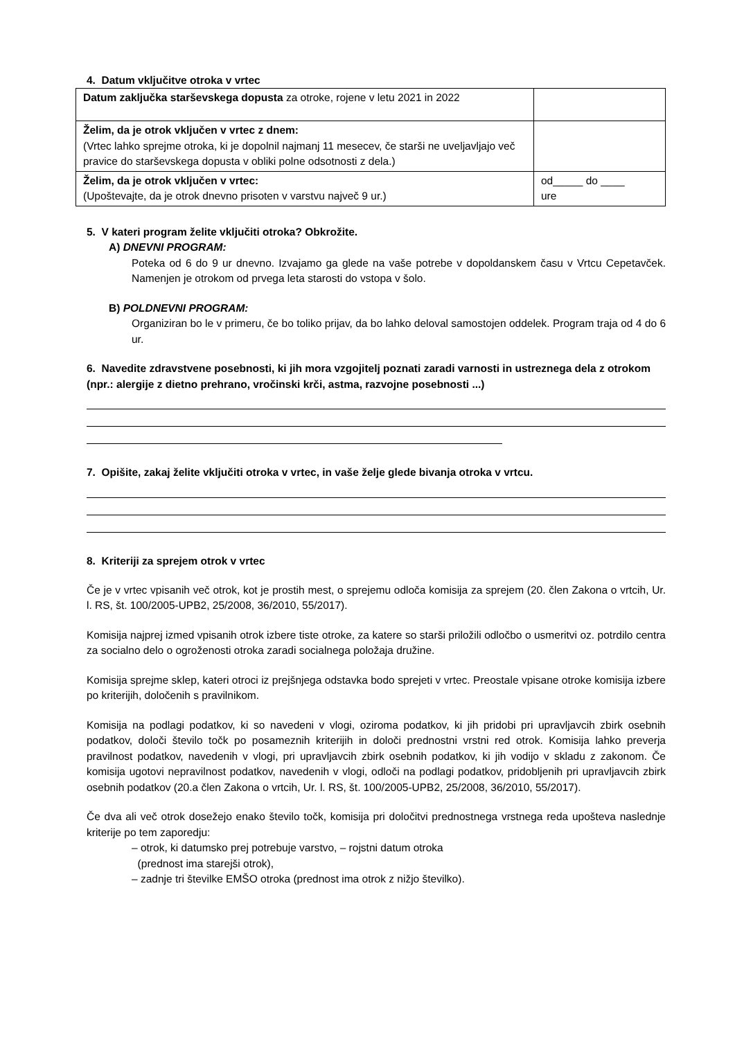4. Datum vključitve otroka v vrtec
| Datum zaključka starševskega dopusta za otroke, rojene v letu 2021 in 2022 | |
| Želim, da je otrok vključen v vrtec z dnem: (Vrtec lahko sprejme otroka, ki je dopolnil najmanj 11 mesecev, če starši ne uveljavljajo več pravice do starševskega dopusta v obliki polne odsotnosti z dela.) | |
| Želim, da je otrok vključen v vrtec: (Upoštevajte, da je otrok dnevno prisoten v varstvu največ 9 ur.) | od_____ do ____ ure |
5. V kateri program želite vključiti otroka? Obkrožite.
A) DNEVNI PROGRAM:
Poteka od 6 do 9 ur dnevno. Izvajamo ga glede na vaše potrebe v dopoldanskem času v Vrtcu Cepetavček. Namenjen je otrokom od prvega leta starosti do vstopa v šolo.
B) POLDNEVNI PROGRAM:
Organiziran bo le v primeru, če bo toliko prijav, da bo lahko deloval samostojen oddelek. Program traja od 4 do 6 ur.
6. Navedite zdravstvene posebnosti, ki jih mora vzgojitelj poznati zaradi varnosti in ustreznega dela z otrokom (npr.: alergije z dietno prehrano, vročinski krči, astma, razvojne posebnosti ...)
7. Opišite, zakaj želite vključiti otroka v vrtec, in vaše želje glede bivanja otroka v vrtcu.
8. Kriteriji za sprejem otrok v vrtec
Če je v vrtec vpisanih več otrok, kot je prostih mest, o sprejemu odloča komisija za sprejem (20. člen Zakona o vrtcih, Ur. l. RS, št. 100/2005-UPB2, 25/2008, 36/2010, 55/2017).
Komisija najprej izmed vpisanih otrok izbere tiste otroke, za katere so starši priložili odločbo o usmeritvi oz. potrdilo centra za socialno delo o ogroženosti otroka zaradi socialnega položaja družine.
Komisija sprejme sklep, kateri otroci iz prejšnjega odstavka bodo sprejeti v vrtec. Preostale vpisane otroke komisija izbere po kriterijih, določenih s pravilnikom.
Komisija na podlagi podatkov, ki so navedeni v vlogi, oziroma podatkov, ki jih pridobi pri upravljavcih zbirk osebnih podatkov, določi število točk po posameznih kriterijih in določi prednostni vrstni red otrok. Komisija lahko preverja pravilnost podatkov, navedenih v vlogi, pri upravljavcih zbirk osebnih podatkov, ki jih vodijo v skladu z zakonom. Če komisija ugotovi nepravilnost podatkov, navedenih v vlogi, odloči na podlagi podatkov, pridobljenih pri upravljavcih zbirk osebnih podatkov (20.a člen Zakona o vrtcih, Ur. l. RS, št. 100/2005-UPB2, 25/2008, 36/2010, 55/2017).
Če dva ali več otrok dosežejo enako število točk, komisija pri določitvi prednostnega vrstnega reda upošteva naslednje kriterije po tem zaporedju:
– otrok, ki datumsko prej potrebuje varstvo, – rojstni datum otroka
(prednost ima starejši otrok),
– zadnje tri številke EMŠO otroka (prednost ima otrok z nižjo številko).